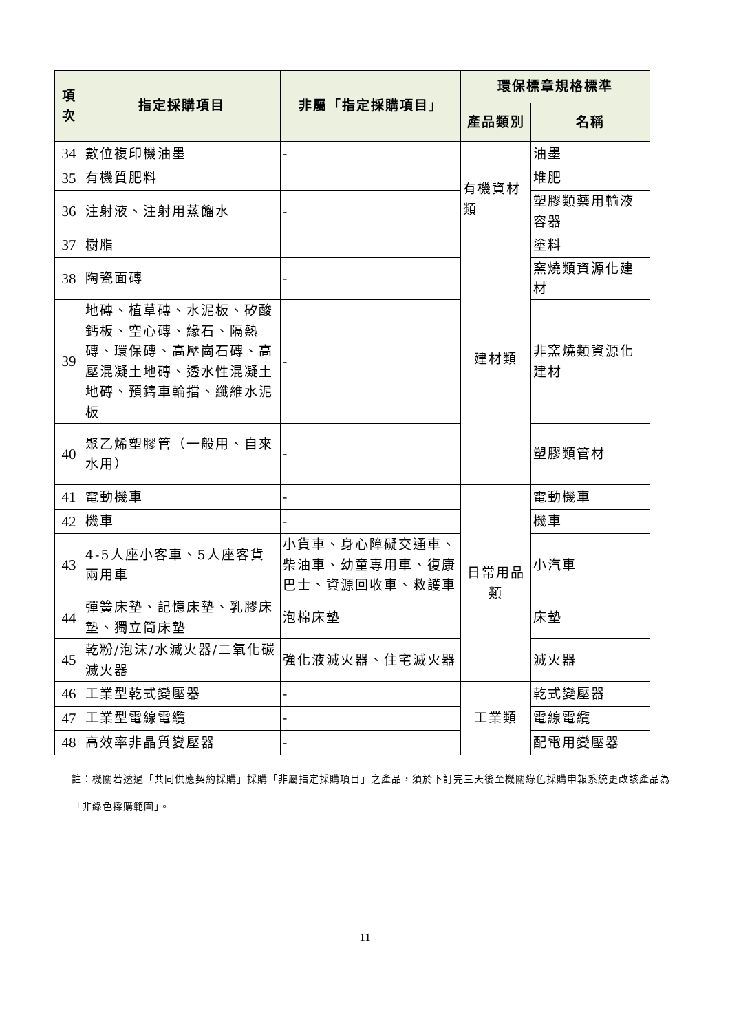| 項次 | 指定採購項目 | 非屬「指定採購項目」 | 環保標章規格標準 | |
| --- | --- | --- | --- | --- |
| | | | 產品類別 | 名稱 |
| 34 | 數位複印機油墨 | - | | 油墨 |
| 35 | 有機質肥料 | | 有機資材類 | 堆肥 |
| 36 | 注射液、注射用蒸餾水 | - | | 塑膠類藥用輸液容器 |
| 37 | 樹脂 | | 建材類 | 塗料 |
| 38 | 陶瓷面磚 | - | | 窯燒類資源化建材 |
| 39 | 地磚、植草磚、水泥板、矽酸鈣板、空心磚、緣石、隔熱磚、環保磚、高壓崗石磚、高壓混凝土地磚、透水性混凝土地磚、預鑄車輪擋、纖維水泥板 | - | | 非窯燒類資源化建材 |
| 40 | 聚乙烯塑膠管（一般用、自來水用） | - | | 塑膠類管材 |
| 41 | 電動機車 | - | 日常用品類 | 電動機車 |
| 42 | 機車 | - | | 機車 |
| 43 | 4-5人座小客車、5人座客貨兩用車 | 小貨車、身心障礙交通車、柴油車、幼童專用車、復康巴士、資源回收車、救護車 | | 小汽車 |
| 44 | 彈簧床墊、記憶床墊、乳膠床墊、獨立筒床墊 | 泡棉床墊 | | 床墊 |
| 45 | 乾粉/泡沫/水滅火器/二氧化碳滅火器 | 強化液滅火器、住宅滅火器 | | 滅火器 |
| 46 | 工業型乾式變壓器 | - | 工業類 | 乾式變壓器 |
| 47 | 工業型電線電纜 | - | | 電線電纜 |
| 48 | 高效率非晶質變壓器 | - | | 配電用變壓器 |
註：機關若透過「共同供應契約採購」採購「非屬指定採購項目」之產品，須於下訂完三天後至機關綠色採購申報系統更改該產品為「非綠色採購範圍」。
11